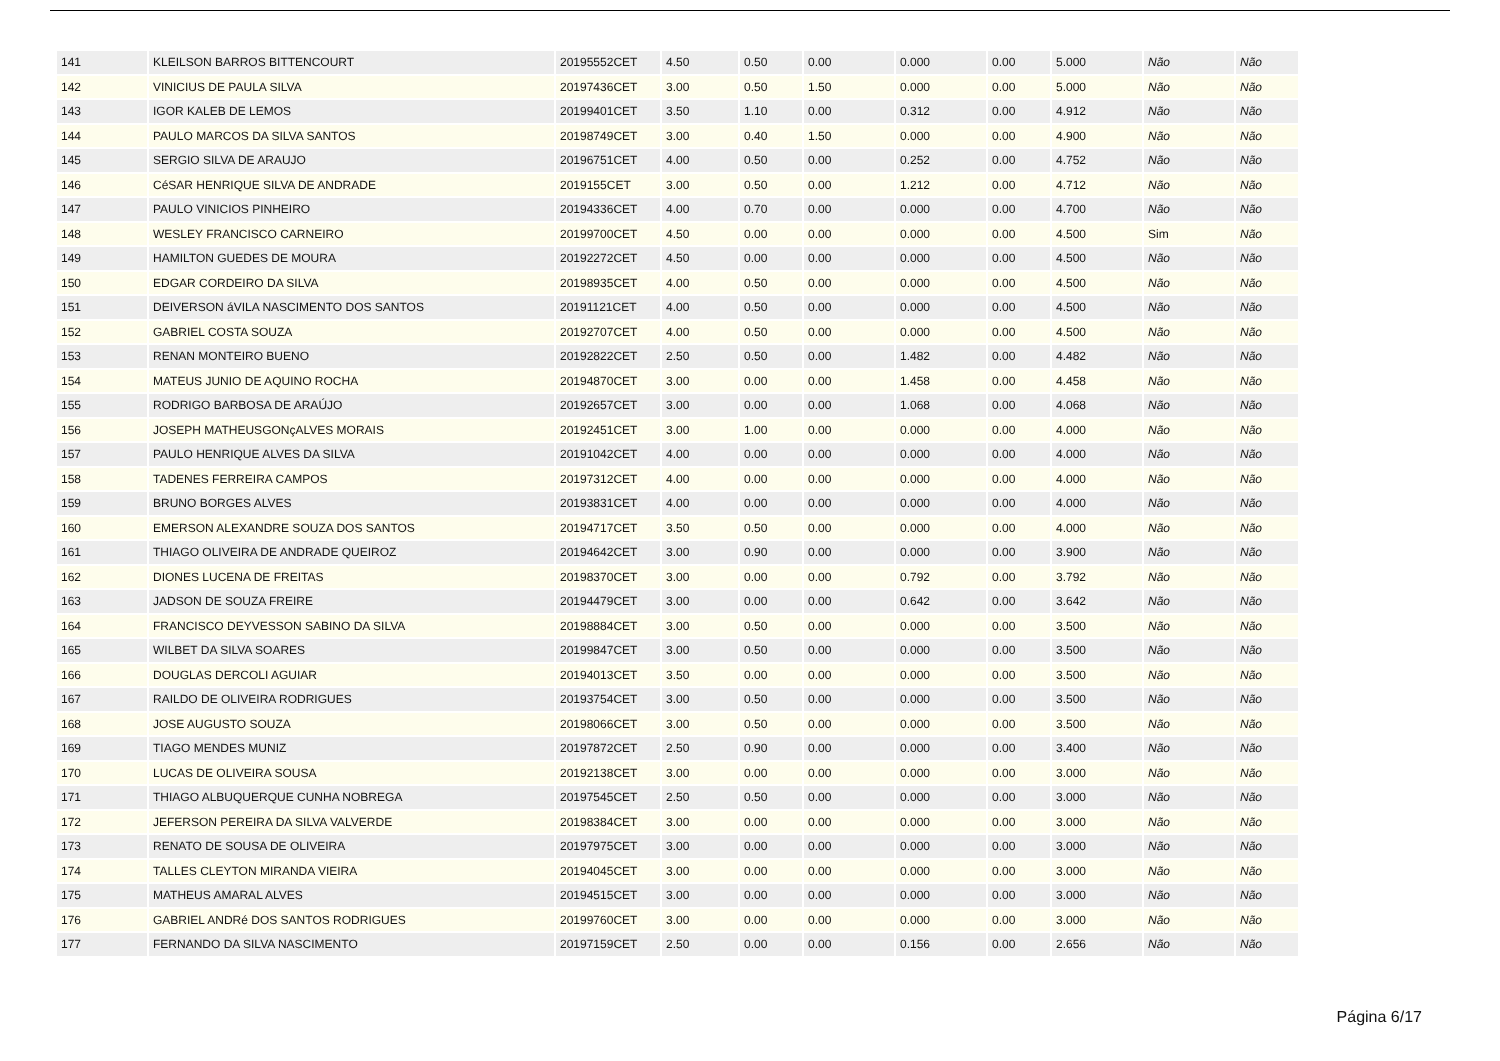| 141 | KLEILSON BARROS BITTENCOURT | 20195552CET | 4.50 | 0.50 | 0.00 | 0.000 | 0.00 | 5.000 | Não | Não |
| 142 | VINICIUS DE PAULA SILVA | 20197436CET | 3.00 | 0.50 | 1.50 | 0.000 | 0.00 | 5.000 | Não | Não |
| 143 | IGOR KALEB DE LEMOS | 20199401CET | 3.50 | 1.10 | 0.00 | 0.312 | 0.00 | 4.912 | Não | Não |
| 144 | PAULO MARCOS DA SILVA SANTOS | 20198749CET | 3.00 | 0.40 | 1.50 | 0.000 | 0.00 | 4.900 | Não | Não |
| 145 | SERGIO SILVA DE ARAUJO | 20196751CET | 4.00 | 0.50 | 0.00 | 0.252 | 0.00 | 4.752 | Não | Não |
| 146 | CéSAR HENRIQUE SILVA DE ANDRADE | 2019155CET | 3.00 | 0.50 | 0.00 | 1.212 | 0.00 | 4.712 | Não | Não |
| 147 | PAULO VINICIOS PINHEIRO | 20194336CET | 4.00 | 0.70 | 0.00 | 0.000 | 0.00 | 4.700 | Não | Não |
| 148 | WESLEY FRANCISCO CARNEIRO | 20199700CET | 4.50 | 0.00 | 0.00 | 0.000 | 0.00 | 4.500 | Sim | Não |
| 149 | HAMILTON GUEDES DE MOURA | 20192272CET | 4.50 | 0.00 | 0.00 | 0.000 | 0.00 | 4.500 | Não | Não |
| 150 | EDGAR CORDEIRO DA SILVA | 20198935CET | 4.00 | 0.50 | 0.00 | 0.000 | 0.00 | 4.500 | Não | Não |
| 151 | DEIVERSON áVILA NASCIMENTO DOS SANTOS | 20191121CET | 4.00 | 0.50 | 0.00 | 0.000 | 0.00 | 4.500 | Não | Não |
| 152 | GABRIEL COSTA SOUZA | 20192707CET | 4.00 | 0.50 | 0.00 | 0.000 | 0.00 | 4.500 | Não | Não |
| 153 | RENAN MONTEIRO BUENO | 20192822CET | 2.50 | 0.50 | 0.00 | 1.482 | 0.00 | 4.482 | Não | Não |
| 154 | MATEUS JUNIO DE AQUINO ROCHA | 20194870CET | 3.00 | 0.00 | 0.00 | 1.458 | 0.00 | 4.458 | Não | Não |
| 155 | RODRIGO BARBOSA DE ARAÚJO | 20192657CET | 3.00 | 0.00 | 0.00 | 1.068 | 0.00 | 4.068 | Não | Não |
| 156 | JOSEPH MATHEUSGONçALVES MORAIS | 20192451CET | 3.00 | 1.00 | 0.00 | 0.000 | 0.00 | 4.000 | Não | Não |
| 157 | PAULO HENRIQUE ALVES DA SILVA | 20191042CET | 4.00 | 0.00 | 0.00 | 0.000 | 0.00 | 4.000 | Não | Não |
| 158 | TADENES FERREIRA CAMPOS | 20197312CET | 4.00 | 0.00 | 0.00 | 0.000 | 0.00 | 4.000 | Não | Não |
| 159 | BRUNO BORGES ALVES | 20193831CET | 4.00 | 0.00 | 0.00 | 0.000 | 0.00 | 4.000 | Não | Não |
| 160 | EMERSON ALEXANDRE SOUZA DOS SANTOS | 20194717CET | 3.50 | 0.50 | 0.00 | 0.000 | 0.00 | 4.000 | Não | Não |
| 161 | THIAGO OLIVEIRA DE ANDRADE QUEIROZ | 20194642CET | 3.00 | 0.90 | 0.00 | 0.000 | 0.00 | 3.900 | Não | Não |
| 162 | DIONES LUCENA DE FREITAS | 20198370CET | 3.00 | 0.00 | 0.00 | 0.792 | 0.00 | 3.792 | Não | Não |
| 163 | JADSON DE SOUZA FREIRE | 20194479CET | 3.00 | 0.00 | 0.00 | 0.642 | 0.00 | 3.642 | Não | Não |
| 164 | FRANCISCO DEYVESSON SABINO DA SILVA | 20198884CET | 3.00 | 0.50 | 0.00 | 0.000 | 0.00 | 3.500 | Não | Não |
| 165 | WILBET DA SILVA SOARES | 20199847CET | 3.00 | 0.50 | 0.00 | 0.000 | 0.00 | 3.500 | Não | Não |
| 166 | DOUGLAS DERCOLI AGUIAR | 20194013CET | 3.50 | 0.00 | 0.00 | 0.000 | 0.00 | 3.500 | Não | Não |
| 167 | RAILDO DE OLIVEIRA RODRIGUES | 20193754CET | 3.00 | 0.50 | 0.00 | 0.000 | 0.00 | 3.500 | Não | Não |
| 168 | JOSE AUGUSTO SOUZA | 20198066CET | 3.00 | 0.50 | 0.00 | 0.000 | 0.00 | 3.500 | Não | Não |
| 169 | TIAGO MENDES MUNIZ | 20197872CET | 2.50 | 0.90 | 0.00 | 0.000 | 0.00 | 3.400 | Não | Não |
| 170 | LUCAS DE OLIVEIRA SOUSA | 20192138CET | 3.00 | 0.00 | 0.00 | 0.000 | 0.00 | 3.000 | Não | Não |
| 171 | THIAGO ALBUQUERQUE CUNHA NOBREGA | 20197545CET | 2.50 | 0.50 | 0.00 | 0.000 | 0.00 | 3.000 | Não | Não |
| 172 | JEFERSON PEREIRA DA SILVA VALVERDE | 20198384CET | 3.00 | 0.00 | 0.00 | 0.000 | 0.00 | 3.000 | Não | Não |
| 173 | RENATO DE SOUSA DE OLIVEIRA | 20197975CET | 3.00 | 0.00 | 0.00 | 0.000 | 0.00 | 3.000 | Não | Não |
| 174 | TALLES CLEYTON MIRANDA VIEIRA | 20194045CET | 3.00 | 0.00 | 0.00 | 0.000 | 0.00 | 3.000 | Não | Não |
| 175 | MATHEUS AMARAL ALVES | 20194515CET | 3.00 | 0.00 | 0.00 | 0.000 | 0.00 | 3.000 | Não | Não |
| 176 | GABRIEL ANDRé DOS SANTOS RODRIGUES | 20199760CET | 3.00 | 0.00 | 0.00 | 0.000 | 0.00 | 3.000 | Não | Não |
| 177 | FERNANDO DA SILVA NASCIMENTO | 20197159CET | 2.50 | 0.00 | 0.00 | 0.156 | 0.00 | 2.656 | Não | Não |
Página 6/17